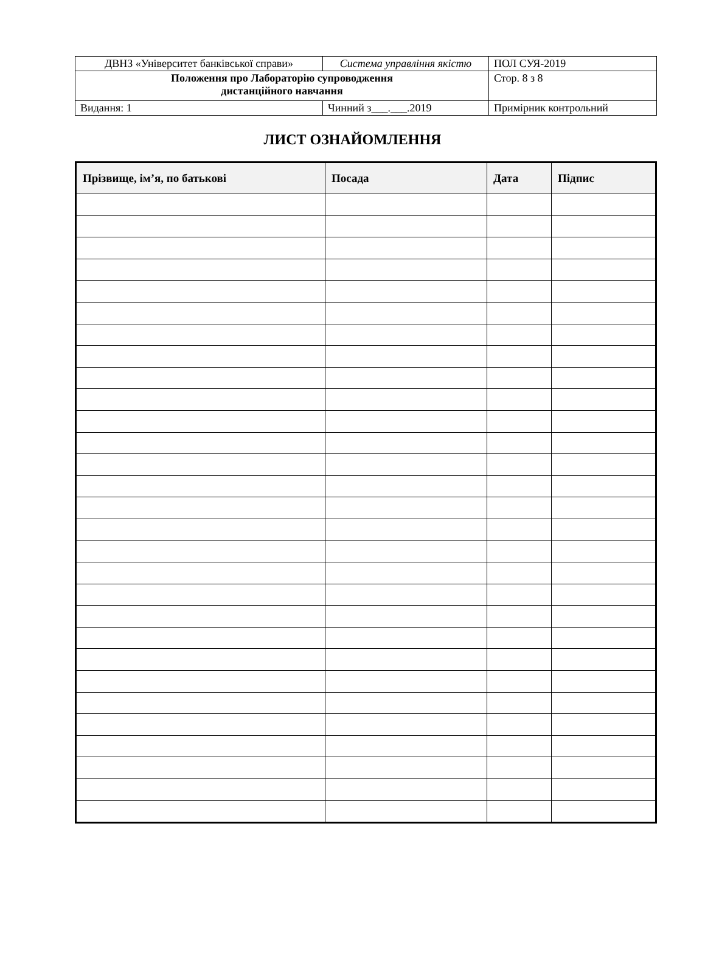| ДВНЗ «Університет банківської справи» | Система управління якістю | ПОЛ СУЯ-2019 |
| Положення про Лабораторію супроводження дистанційного навчання | | Стор. 8 з 8 |
| Видання: 1 | Чинний з___.___.2019 | Примірник контрольний |
ЛИСТ ОЗНАЙОМЛЕННЯ
| Прізвище, ім’я, по батькові | Посада | Дата | Підпис |
| --- | --- | --- | --- |